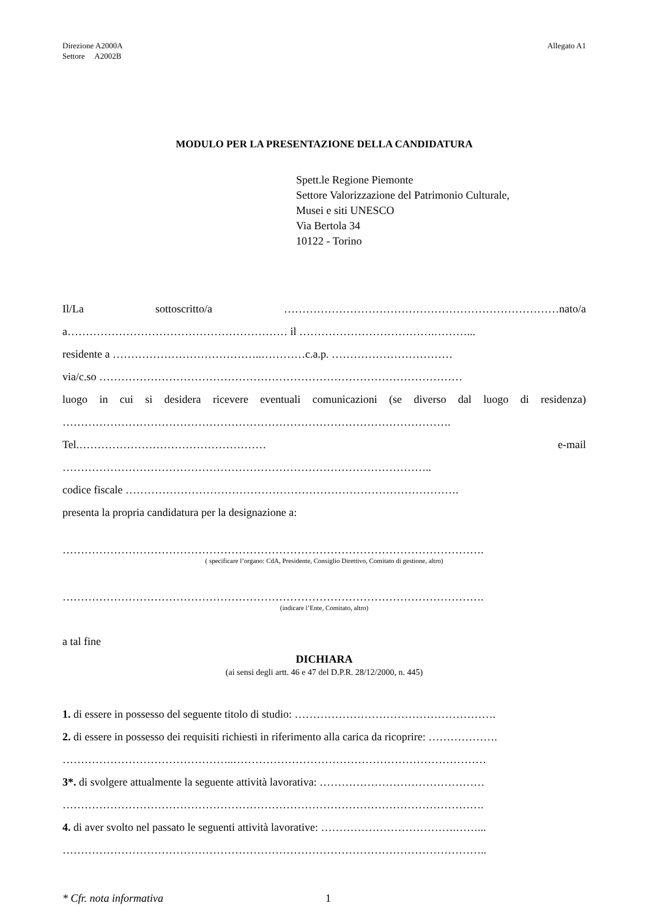Direzione A2000A
Settore A2002B
Allegato A1
MODULO PER LA PRESENTAZIONE DELLA CANDIDATURA
Spett.le Regione Piemonte
Settore Valorizzazione del Patrimonio Culturale,
Musei e siti UNESCO
Via Bertola 34
10122 - Torino
Il/La sottoscritto/a …………………………………………………………………nato/a
a…………………………………………………… il ……………………………….………...
residente a …………………………………..…………c.a.p. ……………………………
via/c.so ………………………………………………………………………………………
luogo in cui si desidera ricevere eventuali comunicazioni (se diverso dal luogo di residenza)
…………………………………………………………………………………………….
Tel.…………………………………………… e-mail
………………………………………………………………………………………..
codice fiscale ……………………………………………………………………………….
presenta la propria candidatura per la designazione a:
…………………………………………………………………………………………………….
( specificare l’organo: CdA, Presidente, Consiglio Direttivo, Comitato di gestione, altro)
…………………………………………………………………………………………………….
(indicare l’Ente, Comitato, altro)
a tal fine
DICHIARA
(ai sensi degli artt. 46 e 47 del D.P.R. 28/12/2000, n. 445)
1. di essere in possesso del seguente titolo di studio: ……………………………………………….
2. di essere in possesso dei requisiti richiesti in riferimento alla carica da ricoprire: ……………….
………………………………………..……………………………………………………………
3*. di svolgere attualmente la seguente attività lavorativa: ………………………………………
…………………………………………………………………………………………………….
4. di aver svolto nel passato le seguenti attività lavorative: ……………………………….……...
……………………………………………………………………………………………………..
* Cfr. nota informativa 1